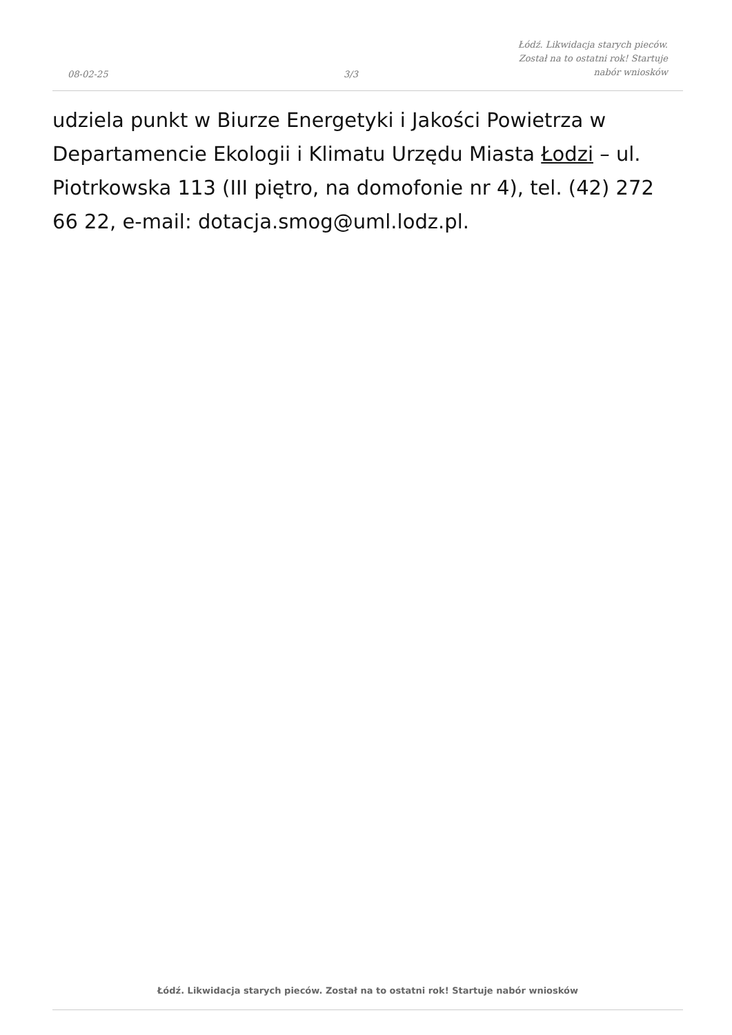08-02-25
3/3
Łódź. Likwidacja starych pieców. Został na to ostatni rok! Startuje nabór wniosków
udziela punkt w Biurze Energetyki i Jakości Powietrza w Departamencie Ekologii i Klimatu Urzędu Miasta Łodzi – ul. Piotrkowska 113 (III piętro, na domofonie nr 4), tel. (42) 272 66 22, e-mail: dotacja.smog@uml.lodz.pl.
Łódź. Likwidacja starych pieców. Został na to ostatni rok! Startuje nabór wniosków